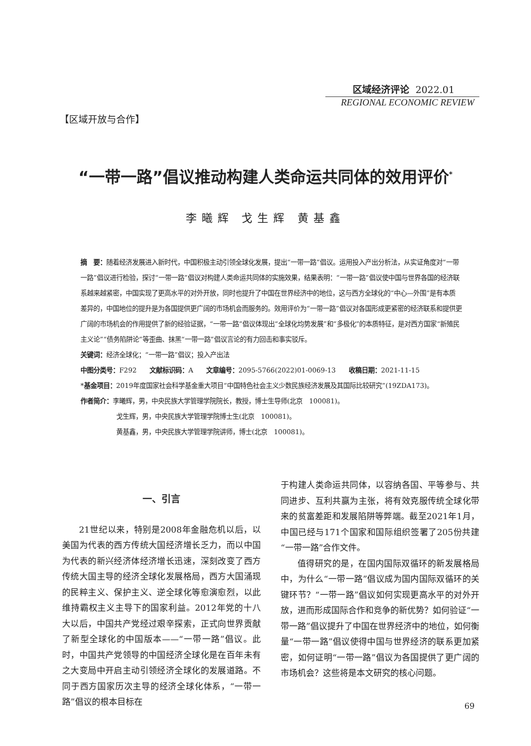区域经济评论 2022.01
REGIONAL ECONOMIC REVIEW
【区域开放与合作】
“一带一路”倡议推动构建人类命运共同体的效用评价<sup>*</sup>
李曦辉 戈生辉 黄基鑫
摘　要：随着经济发展进入新时代，中国积极主动引领全球化发展，提出“一带一路”倡议。运用投入产出分析法，从实证角度对“一带一路”倡议进行检验，探讨“一带一路”倡议对构建人类命运共同体的实施效果，结果表明：“一带一路”倡议使中国与世界各国的经济联系越来越紧密，中国实现了更高水平的对外开放，同时也提升了中国在世界经济中的地位，这与西方全球化的“中心—外围”是有本质差异的，中国地位的提升是为各国提供更广阔的市场机会而服务的。效用评价为“一带一路”倡议对各国形成更紧密的经济联系和提供更广阔的市场机会的作用提供了新的经验证据，“一带一路”倡议体现出“全球化均势发展”和“多极化”的本质特征，是对西方国家“新殖民主义论”“债务陷阱论”等歪曲、抹黑“一带一路”倡议言论的有力回击和事实驳斥。
关键词：经济全球化；“一带一路”倡议；投入产出法
中图分类号：F292　　文献标识码：A　　文章编号：2095-5766(2022)01-0069-13　　收稿日期：2021-11-15
*基金项目：2019年度国家社会科学基金重大项目“中国特色社会主义少数民族经济发展及其国际比较研究”(19ZDA173)。
作者简介：李曦辉，男，中央民族大学管理学院院长，教授，博士生导师(北京　100081)。
戈生辉，男，中央民族大学管理学院博士生(北京　100081)。
黄基鑫，男，中央民族大学管理学院讲师，博士(北京　100081)。
一、引言
21世纪以来，特别是2008年金融危机以后，以美国为代表的西方传统大国经济增长乏力，而以中国为代表的新兴经济体经济增长迅速，深刻改变了西方传统大国主导的经济全球化发展格局，西方大国涌现的民粹主义、保护主义、逆全球化等愈演愈烈，以此维持霸权主义主导下的国家利益。2012年党的十八大以后，中国共产党经过艰辛探索，正式向世界贡献了新型全球化的中国版本——“一带一路”倡议。此时，中国共产党领导的中国经济全球化是在百年未有之大变局中开启主动引领经济全球化的发展道路。不同于西方国家历次主导的经济全球化体系，“一带一路”倡议的根本目标在
于构建人类命运共同体，以容纳各国、平等参与、共同进步、互利共赢为主张，将有效克服传统全球化带来的贫富差距和发展陷阱等弊端。截至2021年1月，中国已经与171个国家和国际组织签署了205份共建“一带一路”合作文件。
值得研究的是，在国内国际双循环的新发展格局中，为什么“一带一路”倡议成为国内国际双循环的关键环节？“一带一路”倡议如何实现更高水平的对外开放，进而形成国际合作和竞争的新优势？如何验证“一带一路”倡议提升了中国在世界经济中的地位，如何衡量“一带一路”倡议使得中国与世界经济的联系更加紧密，如何证明“一带一路”倡议为各国提供了更广阔的市场机会？这些将是本文研究的核心问题。
69